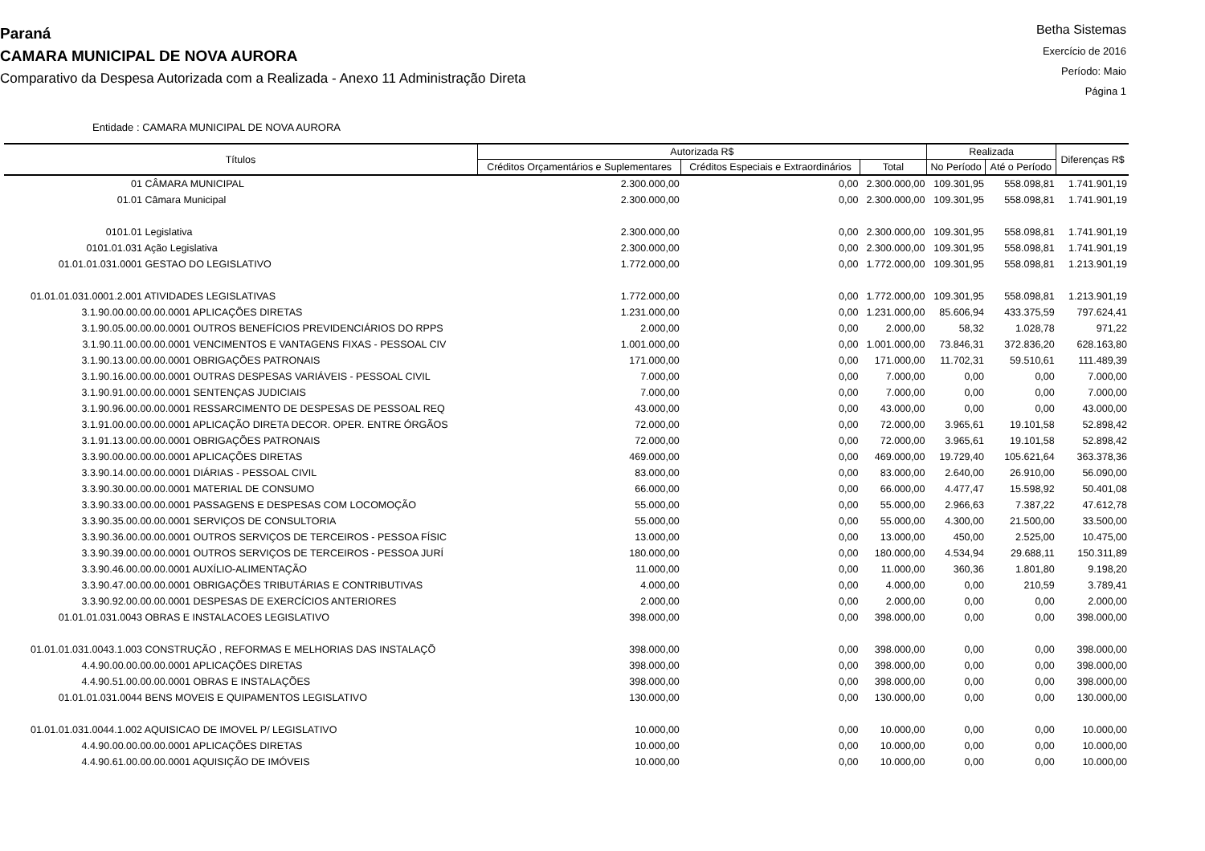Paraná
CAMARA MUNICIPAL DE NOVA AURORA
Comparativo da Despesa Autorizada com a Realizada - Anexo 11 Administração Direta
Betha Sistemas
Exercício de 2016
Período: Maio
Página 1
Entidade : CAMARA MUNICIPAL DE NOVA AURORA
| Títulos | Autorizada R$ | | | Realizada | | Diferenças R$ |
| --- | --- | --- | --- | --- | --- | --- |
| | Créditos Orçamentários e Suplementares | Créditos Especiais e Extraordinários | Total | No Período | Até o Período | |
| 01 CÂMARA MUNICIPAL | 2.300.000,00 | 0,00 | 2.300.000,00 | 109.301,95 | 558.098,81 | 1.741.901,19 |
| 01.01 Câmara Municipal | 2.300.000,00 | 0,00 | 2.300.000,00 | 109.301,95 | 558.098,81 | 1.741.901,19 |
| 0101.01 Legislativa | 2.300.000,00 | 0,00 | 2.300.000,00 | 109.301,95 | 558.098,81 | 1.741.901,19 |
| 0101.01.031 Ação Legislativa | 2.300.000,00 | 0,00 | 2.300.000,00 | 109.301,95 | 558.098,81 | 1.741.901,19 |
| 01.01.01.031.0001 GESTAO DO LEGISLATIVO | 1.772.000,00 | 0,00 | 1.772.000,00 | 109.301,95 | 558.098,81 | 1.213.901,19 |
| 01.01.01.031.0001.2.001 ATIVIDADES LEGISLATIVAS | 1.772.000,00 | 0,00 | 1.772.000,00 | 109.301,95 | 558.098,81 | 1.213.901,19 |
| 3.1.90.00.00.00.00.0001 APLICAÇÕES DIRETAS | 1.231.000,00 | 0,00 | 1.231.000,00 | 85.606,94 | 433.375,59 | 797.624,41 |
| 3.1.90.05.00.00.00.0001 OUTROS BENEFÍCIOS PREVIDENCIÁRIOS DO RPPS | 2.000,00 | 0,00 | 2.000,00 | 58,32 | 1.028,78 | 971,22 |
| 3.1.90.11.00.00.00.0001 VENCIMENTOS E VANTAGENS FIXAS - PESSOAL CIV | 1.001.000,00 | 0,00 | 1.001.000,00 | 73.846,31 | 372.836,20 | 628.163,80 |
| 3.1.90.13.00.00.00.0001 OBRIGAÇÕES PATRONAIS | 171.000,00 | 0,00 | 171.000,00 | 11.702,31 | 59.510,61 | 111.489,39 |
| 3.1.90.16.00.00.00.0001 OUTRAS DESPESAS VARIÁVEIS - PESSOAL CIVIL | 7.000,00 | 0,00 | 7.000,00 | 0,00 | 0,00 | 7.000,00 |
| 3.1.90.91.00.00.00.0001 SENTENÇAS JUDICIAIS | 7.000,00 | 0,00 | 7.000,00 | 0,00 | 0,00 | 7.000,00 |
| 3.1.90.96.00.00.00.0001 RESSARCIMENTO DE DESPESAS DE PESSOAL REQ | 43.000,00 | 0,00 | 43.000,00 | 0,00 | 0,00 | 43.000,00 |
| 3.1.91.00.00.00.00.0001 APLICAÇÃO DIRETA DECOR. OPER. ENTRE ÓRGÃOS | 72.000,00 | 0,00 | 72.000,00 | 3.965,61 | 19.101,58 | 52.898,42 |
| 3.1.91.13.00.00.00.0001 OBRIGAÇÕES PATRONAIS | 72.000,00 | 0,00 | 72.000,00 | 3.965,61 | 19.101,58 | 52.898,42 |
| 3.3.90.00.00.00.00.0001 APLICAÇÕES DIRETAS | 469.000,00 | 0,00 | 469.000,00 | 19.729,40 | 105.621,64 | 363.378,36 |
| 3.3.90.14.00.00.00.0001 DIÁRIAS - PESSOAL CIVIL | 83.000,00 | 0,00 | 83.000,00 | 2.640,00 | 26.910,00 | 56.090,00 |
| 3.3.90.30.00.00.00.0001 MATERIAL DE CONSUMO | 66.000,00 | 0,00 | 66.000,00 | 4.477,47 | 15.598,92 | 50.401,08 |
| 3.3.90.33.00.00.00.0001 PASSAGENS E DESPESAS COM LOCOMOÇÃO | 55.000,00 | 0,00 | 55.000,00 | 2.966,63 | 7.387,22 | 47.612,78 |
| 3.3.90.35.00.00.00.0001 SERVIÇOS DE CONSULTORIA | 55.000,00 | 0,00 | 55.000,00 | 4.300,00 | 21.500,00 | 33.500,00 |
| 3.3.90.36.00.00.00.0001 OUTROS SERVIÇOS DE TERCEIROS - PESSOA FÍSIC | 13.000,00 | 0,00 | 13.000,00 | 450,00 | 2.525,00 | 10.475,00 |
| 3.3.90.39.00.00.00.0001 OUTROS SERVIÇOS DE TERCEIROS - PESSOA JURÍ | 180.000,00 | 0,00 | 180.000,00 | 4.534,94 | 29.688,11 | 150.311,89 |
| 3.3.90.46.00.00.00.0001 AUXÍLIO-ALIMENTAÇÃO | 11.000,00 | 0,00 | 11.000,00 | 360,36 | 1.801,80 | 9.198,20 |
| 3.3.90.47.00.00.00.0001 OBRIGAÇÕES TRIBUTÁRIAS E CONTRIBUTIVAS | 4.000,00 | 0,00 | 4.000,00 | 0,00 | 210,59 | 3.789,41 |
| 3.3.90.92.00.00.00.0001 DESPESAS DE EXERCÍCIOS ANTERIORES | 2.000,00 | 0,00 | 2.000,00 | 0,00 | 0,00 | 2.000,00 |
| 01.01.01.031.0043 OBRAS E INSTALACOES LEGISLATIVO | 398.000,00 | 0,00 | 398.000,00 | 0,00 | 0,00 | 398.000,00 |
| 01.01.01.031.0043.1.003 CONSTRUÇÃO , REFORMAS E MELHORIAS DAS INSTALAÇÕ | 398.000,00 | 0,00 | 398.000,00 | 0,00 | 0,00 | 398.000,00 |
| 4.4.90.00.00.00.00.0001 APLICAÇÕES DIRETAS | 398.000,00 | 0,00 | 398.000,00 | 0,00 | 0,00 | 398.000,00 |
| 4.4.90.51.00.00.00.0001 OBRAS E INSTALAÇÕES | 398.000,00 | 0,00 | 398.000,00 | 0,00 | 0,00 | 398.000,00 |
| 01.01.01.031.0044 BENS MOVEIS E QUIPAMENTOS LEGISLATIVO | 130.000,00 | 0,00 | 130.000,00 | 0,00 | 0,00 | 130.000,00 |
| 01.01.01.031.0044.1.002 AQUISICAO DE IMOVEL P/ LEGISLATIVO | 10.000,00 | 0,00 | 10.000,00 | 0,00 | 0,00 | 10.000,00 |
| 4.4.90.00.00.00.00.0001 APLICAÇÕES DIRETAS | 10.000,00 | 0,00 | 10.000,00 | 0,00 | 0,00 | 10.000,00 |
| 4.4.90.61.00.00.00.0001 AQUISIÇÃO DE IMÓVEIS | 10.000,00 | 0,00 | 10.000,00 | 0,00 | 0,00 | 10.000,00 |